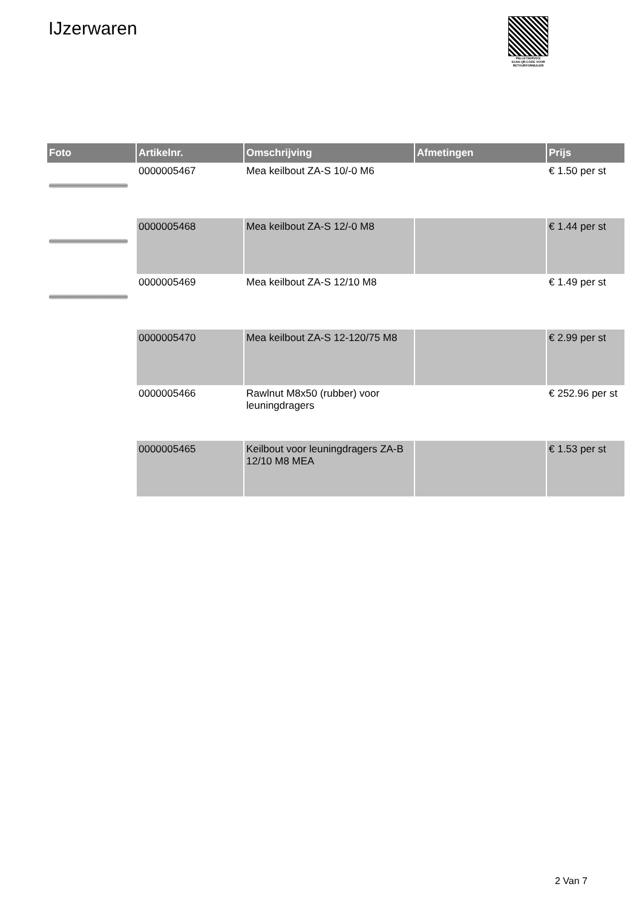IJzerwaren
PALLETSERVICE
SCAN QR-CODE VOOR RETOURFORMULIER
| Foto | Artikelnr. | Omschrijving | Afmetingen | Prijs |
| --- | --- | --- | --- | --- |
| | 0000005467 | Mea keilbout ZA-S 10/-0 M6 | | € 1.50 per st |
| | 0000005468 | Mea keilbout ZA-S 12/-0 M8 | | € 1.44 per st |
| | 0000005469 | Mea keilbout ZA-S 12/10 M8 | | € 1.49 per st |
| | 0000005470 | Mea keilbout ZA-S 12-120/75 M8 | | € 2.99 per st |
| | 0000005466 | Rawlnut M8x50 (rubber) voor leuningdragers | | € 252.96 per st |
| | 0000005465 | Keilbout voor leuningdragers ZA-B 12/10 M8 MEA | | € 1.53 per st |
2 Van 7